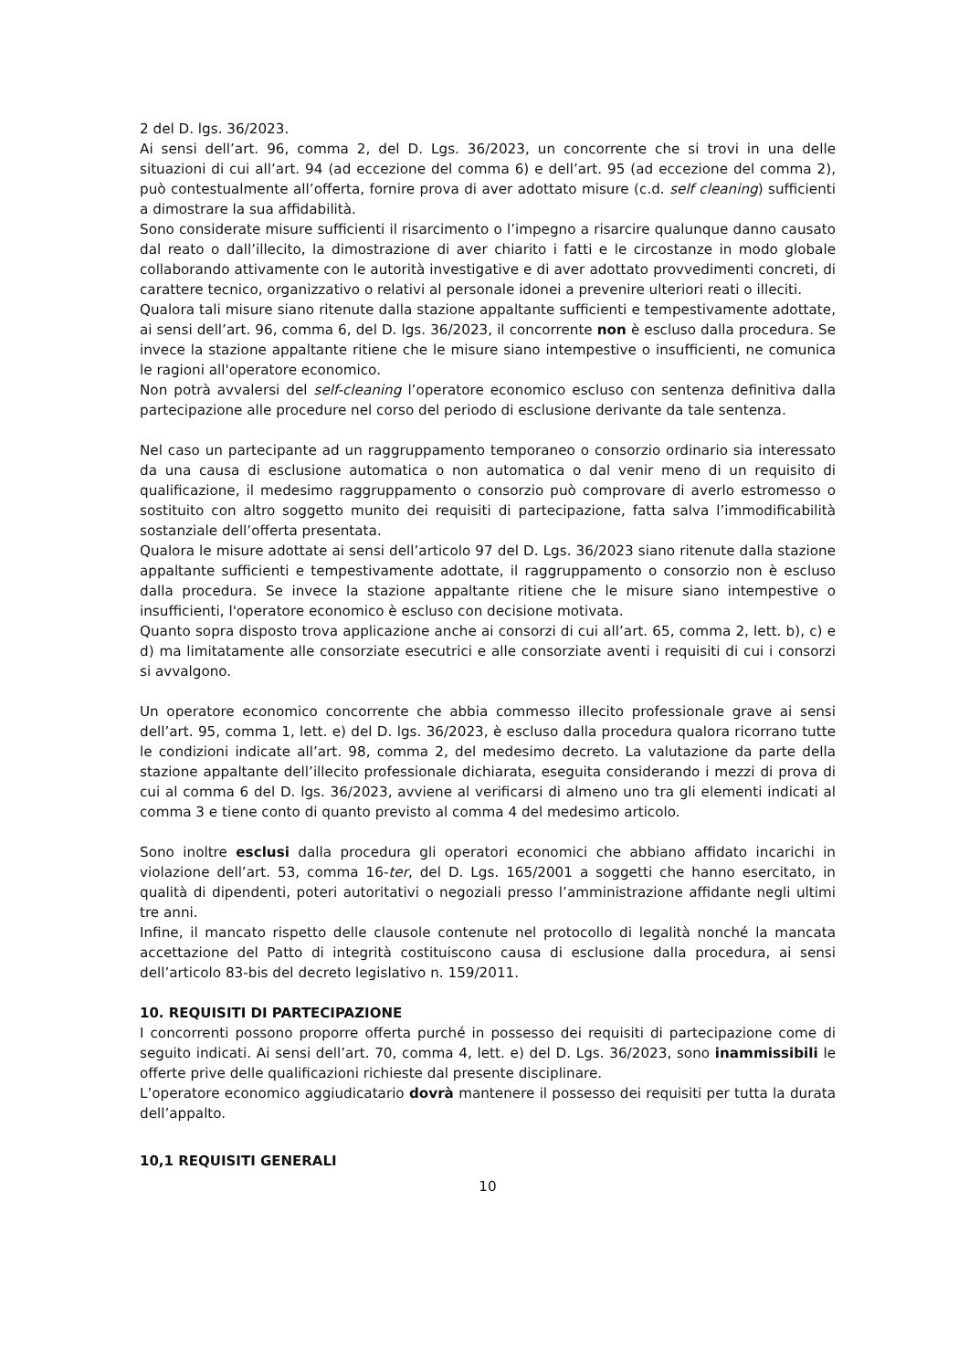2 del D. lgs. 36/2023.
Ai sensi dell’art. 96, comma 2, del D. Lgs. 36/2023, un concorrente che si trovi in una delle situazioni di cui all’art. 94 (ad eccezione del comma 6) e dell’art. 95 (ad eccezione del comma 2), può contestualmente all’offerta, fornire prova di aver adottato misure (c.d. self cleaning) sufficienti a dimostrare la sua affidabilità.
Sono considerate misure sufficienti il risarcimento o l’impegno a risarcire qualunque danno causato dal reato o dall’illecito, la dimostrazione di aver chiarito i fatti e le circostanze in modo globale collaborando attivamente con le autorità investigative e di aver adottato provvedimenti concreti, di carattere tecnico, organizzativo o relativi al personale idonei a prevenire ulteriori reati o illeciti.
Qualora tali misure siano ritenute dalla stazione appaltante sufficienti e tempestivamente adottate, ai sensi dell’art. 96, comma 6, del D. lgs. 36/2023, il concorrente non è escluso dalla procedura. Se invece la stazione appaltante ritiene che le misure siano intempestive o insufficienti, ne comunica le ragioni all'operatore economico.
Non potrà avvalersi del self-cleaning l’operatore economico escluso con sentenza definitiva dalla partecipazione alle procedure nel corso del periodo di esclusione derivante da tale sentenza.
Nel caso un partecipante ad un raggruppamento temporaneo o consorzio ordinario sia interessato da una causa di esclusione automatica o non automatica o dal venir meno di un requisito di qualificazione, il medesimo raggruppamento o consorzio può comprovare di averlo estromesso o sostituito con altro soggetto munito dei requisiti di partecipazione, fatta salva l’immodificabilità sostanziale dell’offerta presentata.
Qualora le misure adottate ai sensi dell’articolo 97 del D. Lgs. 36/2023 siano ritenute dalla stazione appaltante sufficienti e tempestivamente adottate, il raggruppamento o consorzio non è escluso dalla procedura. Se invece la stazione appaltante ritiene che le misure siano intempestive o insufficienti, l'operatore economico è escluso con decisione motivata.
Quanto sopra disposto trova applicazione anche ai consorzi di cui all’art. 65, comma 2, lett. b), c) e d) ma limitatamente alle consorziate esecutrici e alle consorziate aventi i requisiti di cui i consorzi si avvalgono.
Un operatore economico concorrente che abbia commesso illecito professionale grave ai sensi dell’art. 95, comma 1, lett. e) del D. lgs. 36/2023, è escluso dalla procedura qualora ricorrano tutte le condizioni indicate all’art. 98, comma 2, del medesimo decreto. La valutazione da parte della stazione appaltante dell’illecito professionale dichiarata, eseguita considerando i mezzi di prova di cui al comma 6 del D. lgs. 36/2023, avviene al verificarsi di almeno uno tra gli elementi indicati al comma 3 e tiene conto di quanto previsto al comma 4 del medesimo articolo.
Sono inoltre esclusi dalla procedura gli operatori economici che abbiano affidato incarichi in violazione dell’art. 53, comma 16-ter, del D. Lgs. 165/2001 a soggetti che hanno esercitato, in qualità di dipendenti, poteri autoritativi o negoziali presso l’amministrazione affidante negli ultimi tre anni.
Infine, il mancato rispetto delle clausole contenute nel protocollo di legalità nonché la mancata accettazione del Patto di integrità costituiscono causa di esclusione dalla procedura, ai sensi dell’articolo 83-bis del decreto legislativo n. 159/2011.
10. REQUISITI DI PARTECIPAZIONE
I concorrenti possono proporre offerta purché in possesso dei requisiti di partecipazione come di seguito indicati. Ai sensi dell’art. 70, comma 4, lett. e) del D. Lgs. 36/2023, sono inammissibili le offerte prive delle qualificazioni richieste dal presente disciplinare.
L’operatore economico aggiudicatario dovrà mantenere il possesso dei requisiti per tutta la durata dell’appalto.
10,1 REQUISITI GENERALI
10